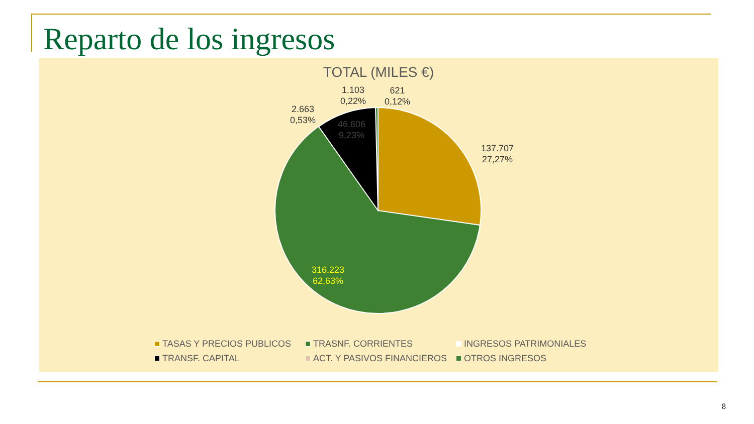Reparto de los ingresos
TOTAL (MILES €)
1.103
0,22%
621
0,12%
2.663
0,53%
46.606
9,23%
137.707
27,27%
316.223
62,63%
TASAS Y PRECIOS PUBLICOS
TRASNF. CORRIENTES
INGRESOS PATRIMONIALES
TRANSF. CAPITAL
ACT. Y PASIVOS FINANCIEROS
OTROS INGRESOS
8